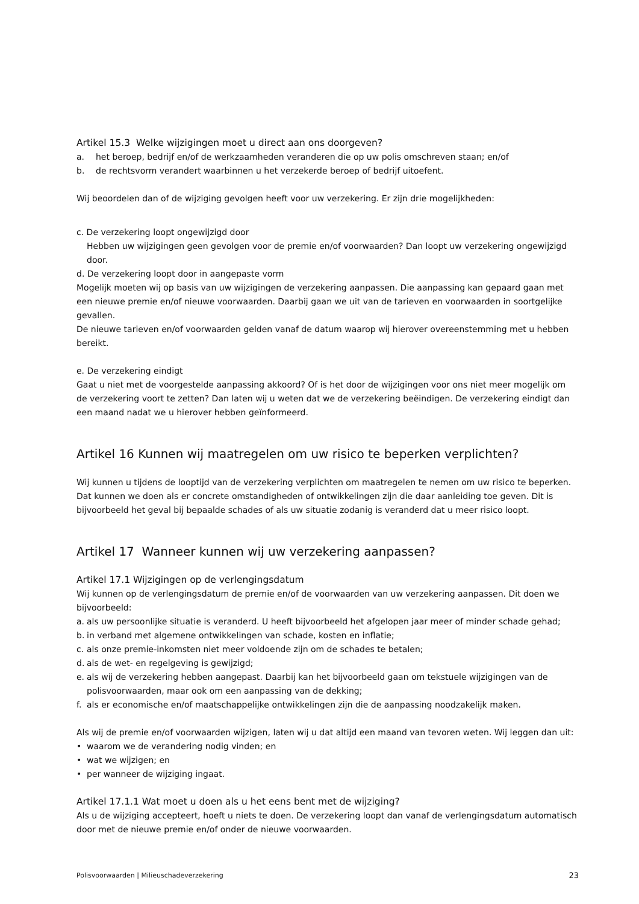Artikel 15.3 Welke wijzigingen moet u direct aan ons doorgeven?
a. het beroep, bedrijf en/of de werkzaamheden veranderen die op uw polis omschreven staan; en/of
b. de rechtsvorm verandert waarbinnen u het verzekerde beroep of bedrijf uitoefent.
Wij beoordelen dan of de wijziging gevolgen heeft voor uw verzekering. Er zijn drie mogelijkheden:
c. De verzekering loopt ongewijzigd door
Hebben uw wijzigingen geen gevolgen voor de premie en/of voorwaarden? Dan loopt uw verzekering ongewijzigd door.
d. De verzekering loopt door in aangepaste vorm
Mogelijk moeten wij op basis van uw wijzigingen de verzekering aanpassen. Die aanpassing kan gepaard gaan met een nieuwe premie en/of nieuwe voorwaarden. Daarbij gaan we uit van de tarieven en voorwaarden in soortgelijke gevallen.
De nieuwe tarieven en/of voorwaarden gelden vanaf de datum waarop wij hierover overeenstemming met u hebben bereikt.
e. De verzekering eindigt
Gaat u niet met de voorgestelde aanpassing akkoord? Of is het door de wijzigingen voor ons niet meer mogelijk om de verzekering voort te zetten? Dan laten wij u weten dat we de verzekering beëindigen. De verzekering eindigt dan een maand nadat we u hierover hebben geïnformeerd.
Artikel 16 Kunnen wij maatregelen om uw risico te beperken verplichten?
Wij kunnen u tijdens de looptijd van de verzekering verplichten om maatregelen te nemen om uw risico te beperken. Dat kunnen we doen als er concrete omstandigheden of ontwikkelingen zijn die daar aanleiding toe geven. Dit is bijvoorbeeld het geval bij bepaalde schades of als uw situatie zodanig is veranderd dat u meer risico loopt.
Artikel 17 Wanneer kunnen wij uw verzekering aanpassen?
Artikel 17.1 Wijzigingen op de verlengingsdatum
Wij kunnen op de verlengingsdatum de premie en/of de voorwaarden van uw verzekering aanpassen. Dit doen we bijvoorbeeld:
a. als uw persoonlijke situatie is veranderd. U heeft bijvoorbeeld het afgelopen jaar meer of minder schade gehad;
b. in verband met algemene ontwikkelingen van schade, kosten en inflatie;
c. als onze premie-inkomsten niet meer voldoende zijn om de schades te betalen;
d. als de wet- en regelgeving is gewijzigd;
e. als wij de verzekering hebben aangepast. Daarbij kan het bijvoorbeeld gaan om tekstuele wijzigingen van de polisvoorwaarden, maar ook om een aanpassing van de dekking;
f. als er economische en/of maatschappelijke ontwikkelingen zijn die de aanpassing noodzakelijk maken.
Als wij de premie en/of voorwaarden wijzigen, laten wij u dat altijd een maand van tevoren weten. Wij leggen dan uit:
• waarom we de verandering nodig vinden; en
• wat we wijzigen; en
• per wanneer de wijziging ingaat.
Artikel 17.1.1 Wat moet u doen als u het eens bent met de wijziging?
Als u de wijziging accepteert, hoeft u niets te doen. De verzekering loopt dan vanaf de verlengingsdatum automatisch door met de nieuwe premie en/of onder de nieuwe voorwaarden.
Polisvoorwaarden | Milieuschadeverzekering 23